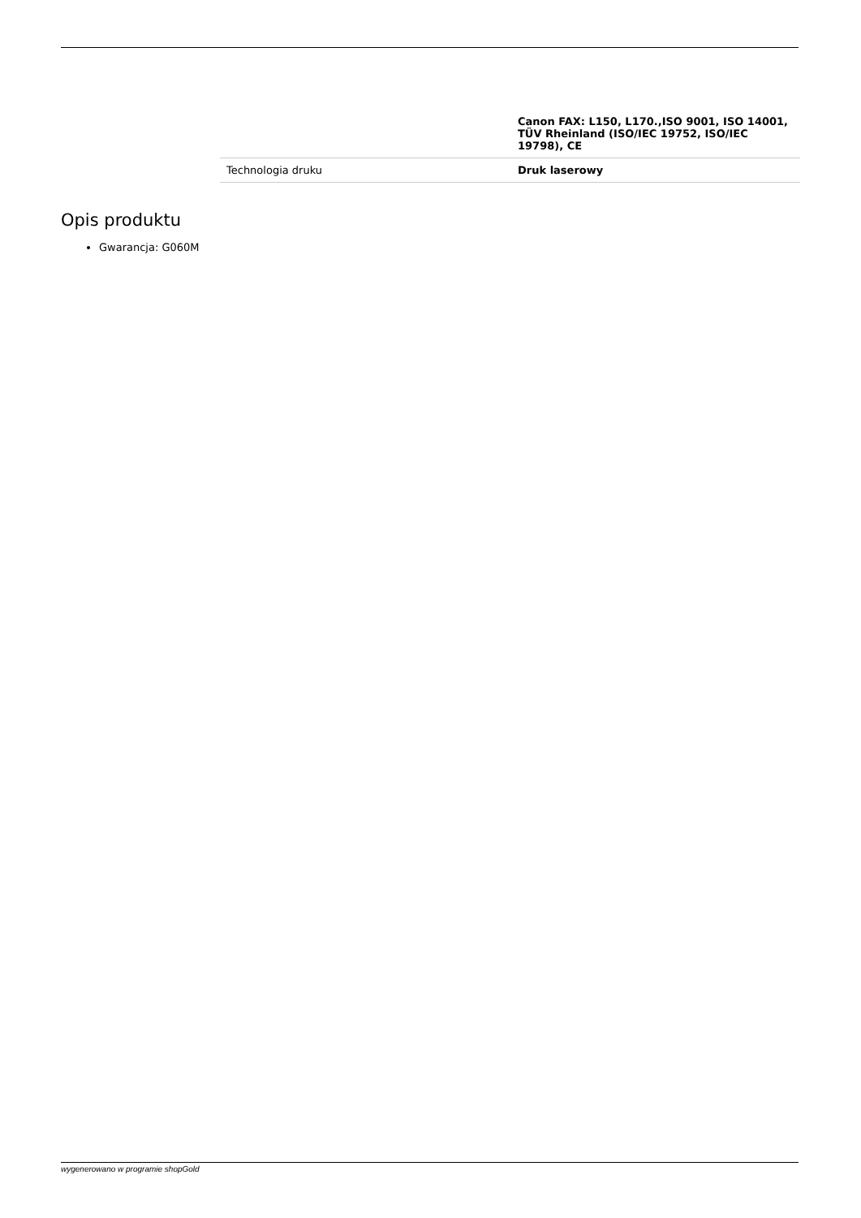| | Canon FAX: L150, L170.,ISO 9001, ISO 14001, TÜV Rheinland (ISO/IEC 19752, ISO/IEC 19798), CE |
| Technologia druku | Druk laserowy |
Opis produktu
Gwarancja: G060M
wygenerowano w programie shopGold